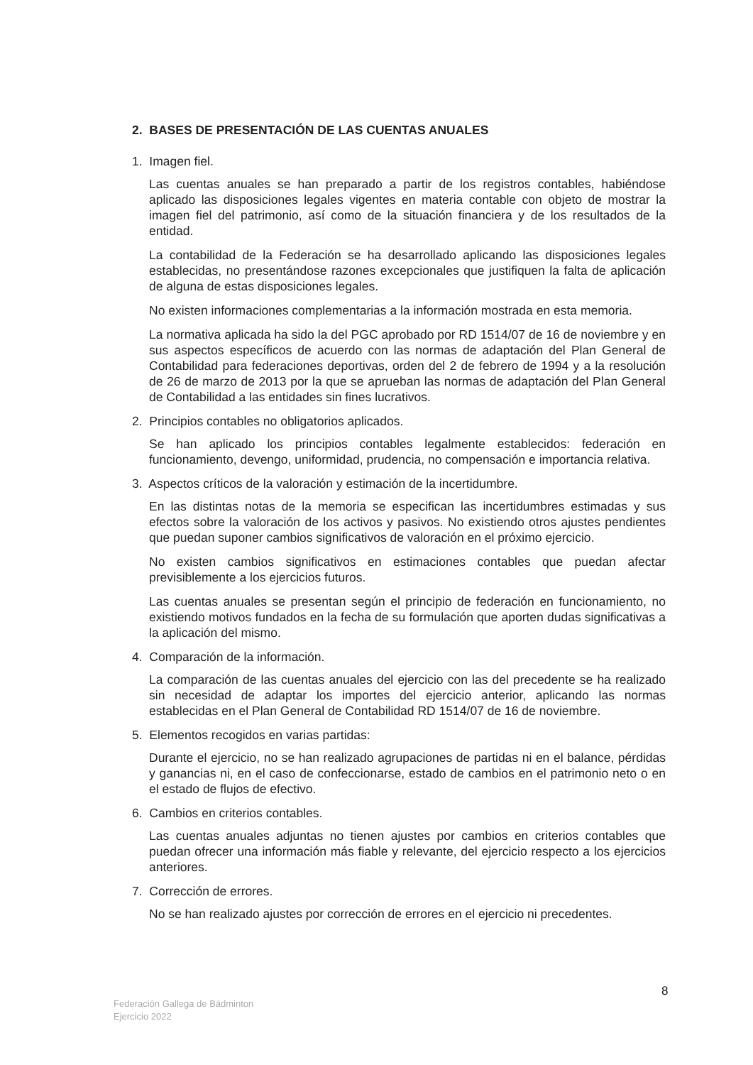2. BASES DE PRESENTACIÓN DE LAS CUENTAS ANUALES
1. Imagen fiel.
Las cuentas anuales se han preparado a partir de los registros contables, habiéndose aplicado las disposiciones legales vigentes en materia contable con objeto de mostrar la imagen fiel del patrimonio, así como de la situación financiera y de los resultados de la entidad.
La contabilidad de la Federación se ha desarrollado aplicando las disposiciones legales establecidas, no presentándose razones excepcionales que justifiquen la falta de aplicación de alguna de estas disposiciones legales.
No existen informaciones complementarias a la información mostrada en esta memoria.
La normativa aplicada ha sido la del PGC aprobado por RD 1514/07 de 16 de noviembre y en sus aspectos específicos de acuerdo con las normas de adaptación del Plan General de Contabilidad para federaciones deportivas, orden del 2 de febrero de 1994 y a la resolución de 26 de marzo de 2013 por la que se aprueban las normas de adaptación del Plan General de Contabilidad a las entidades sin fines lucrativos.
2. Principios contables no obligatorios aplicados.
Se han aplicado los principios contables legalmente establecidos: federación en funcionamiento, devengo, uniformidad, prudencia, no compensación e importancia relativa.
3. Aspectos críticos de la valoración y estimación de la incertidumbre.
En las distintas notas de la memoria se especifican las incertidumbres estimadas y sus efectos sobre la valoración de los activos y pasivos. No existiendo otros ajustes pendientes que puedan suponer cambios significativos de valoración en el próximo ejercicio.
No existen cambios significativos en estimaciones contables que puedan afectar previsiblemente a los ejercicios futuros.
Las cuentas anuales se presentan según el principio de federación en funcionamiento, no existiendo motivos fundados en la fecha de su formulación que aporten dudas significativas a la aplicación del mismo.
4. Comparación de la información.
La comparación de las cuentas anuales del ejercicio con las del precedente se ha realizado sin necesidad de adaptar los importes del ejercicio anterior, aplicando las normas establecidas en el Plan General de Contabilidad RD 1514/07 de 16 de noviembre.
5. Elementos recogidos en varias partidas:
Durante el ejercicio, no se han realizado agrupaciones de partidas ni en el balance, pérdidas y ganancias ni, en el caso de confeccionarse, estado de cambios en el patrimonio neto o en el estado de flujos de efectivo.
6. Cambios en criterios contables.
Las cuentas anuales adjuntas no tienen ajustes por cambios en criterios contables que puedan ofrecer una información más fiable y relevante, del ejercicio respecto a los ejercicios anteriores.
7. Corrección de errores.
No se han realizado ajustes por corrección de errores en el ejercicio ni precedentes.
8
Federación Gallega de Bádminton
Ejercicio 2022